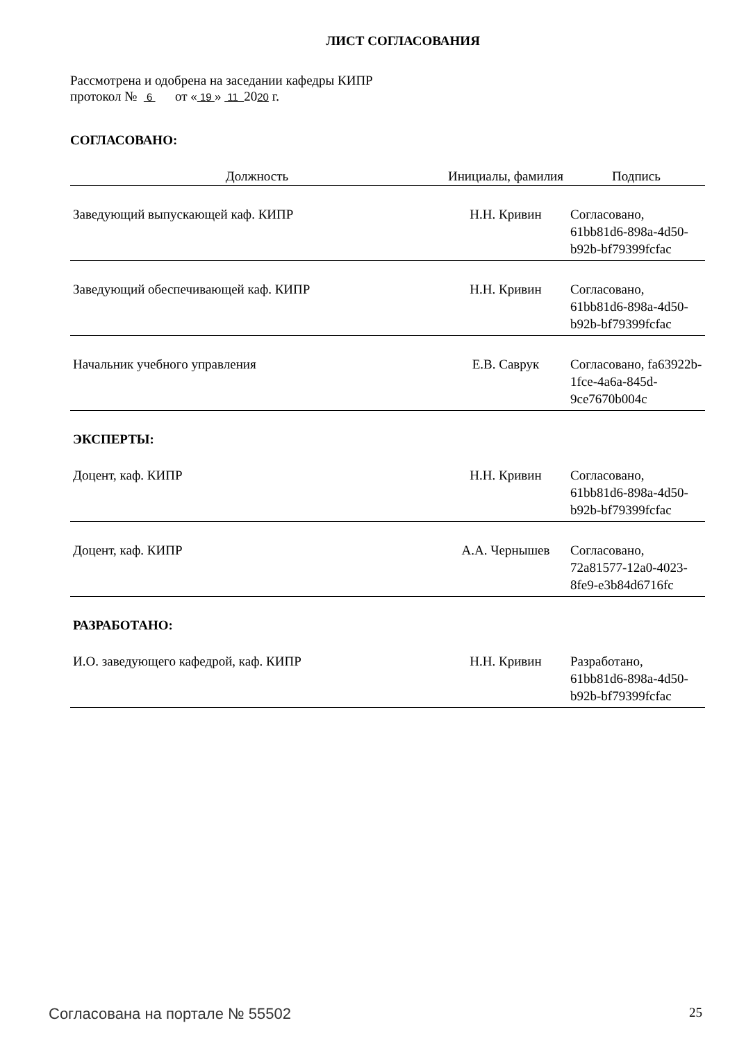ЛИСТ СОГЛАСОВАНИЯ
Рассмотрена и одобрена на заседании кафедры КИПР
протокол № 6 от « 19 » 11 2020 г.
СОГЛАСОВАНО:
| Должность | Инициалы, фамилия | Подпись |
| --- | --- | --- |
| Заведующий выпускающей каф. КИПР | Н.Н. Кривин | Согласовано, 61bb81d6-898a-4d50-b92b-bf79399fcfac |
| Заведующий обеспечивающей каф. КИПР | Н.Н. Кривин | Согласовано, 61bb81d6-898a-4d50-b92b-bf79399fcfac |
| Начальник учебного управления | Е.В. Саврук | Согласовано, fa63922b-1fce-4a6a-845d-9ce7670b004c |
ЭКСПЕРТЫ:
| Доцент, каф. КИПР | Н.Н. Кривин | Согласовано, 61bb81d6-898a-4d50-b92b-bf79399fcfac |
| Доцент, каф. КИПР | А.А. Чернышев | Согласовано, 72a81577-12a0-4023-8fe9-e3b84d6716fc |
РАЗРАБОТАНО:
| И.О. заведующего кафедрой, каф. КИПР | Н.Н. Кривин | Разработано, 61bb81d6-898a-4d50-b92b-bf79399fcfac |
Согласована на портале № 55502 25